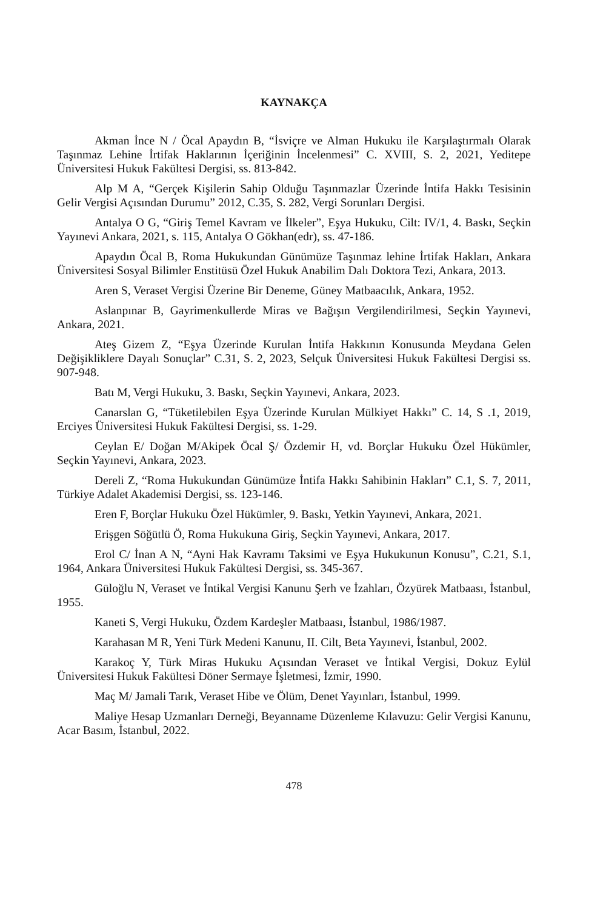KAYNAKÇA
Akman İnce N / Öcal Apaydın B, “İsviçre ve Alman Hukuku ile Karşılaştırmalı Olarak Taşınmaz Lehine İrtifak Haklarının İçeriğinin İncelenmesi” C. XVIII, S. 2, 2021, Yeditepe Üniversitesi Hukuk Fakültesi Dergisi, ss. 813-842.
Alp M A, “Gerçek Kişilerin Sahip Olduğu Taşınmazlar Üzerinde İntifa Hakkı Tesisinin Gelir Vergisi Açısından Durumu” 2012, C.35, S. 282, Vergi Sorunları Dergisi.
Antalya O G, “Giriş Temel Kavram ve İlkeler”, Eşya Hukuku, Cilt: IV/1, 4. Baskı, Seçkin Yayınevi Ankara, 2021, s. 115, Antalya O Gökhan(edr), ss. 47-186.
Apaydın Öcal B, Roma Hukukundan Günümüze Taşınmaz lehine İrtifak Hakları, Ankara Üniversitesi Sosyal Bilimler Enstitüsü Özel Hukuk Anabilim Dalı Doktora Tezi, Ankara, 2013.
Aren S, Veraset Vergisi Üzerine Bir Deneme, Güney Matbaacılık, Ankara, 1952.
Aslanpınar B, Gayrimenkullerde Miras ve Bağışın Vergilendirilmesi, Seçkin Yayınevi, Ankara, 2021.
Ateş Gizem Z, “Eşya Üzerinde Kurulan İntifa Hakkının Konusunda Meydana Gelen Değişikliklere Dayalı Sonuçlar” C.31, S. 2, 2023, Selçuk Üniversitesi Hukuk Fakültesi Dergisi ss. 907-948.
Batı M, Vergi Hukuku, 3. Baskı, Seçkin Yayınevi, Ankara, 2023.
Canarslan G, “Tüketilebilen Eşya Üzerinde Kurulan Mülkiyet Hakkı” C. 14, S .1, 2019, Erciyes Üniversitesi Hukuk Fakültesi Dergisi, ss. 1-29.
Ceylan E/ Doğan M/Akipek Öcal Ş/ Özdemir H, vd. Borçlar Hukuku Özel Hükümler, Seçkin Yayınevi, Ankara, 2023.
Dereli Z, “Roma Hukukundan Günümüze İntifa Hakkı Sahibinin Hakları” C.1, S. 7, 2011, Türkiye Adalet Akademisi Dergisi, ss. 123-146.
Eren F, Borçlar Hukuku Özel Hükümler, 9. Baskı, Yetkin Yayınevi, Ankara, 2021.
Erişgen Söğütlü Ö, Roma Hukukuna Giriş, Seçkin Yayınevi, Ankara, 2017.
Erol C/ İnan A N, “Ayni Hak Kavramı Taksimi ve Eşya Hukukunun Konusu”, C.21, S.1, 1964, Ankara Üniversitesi Hukuk Fakültesi Dergisi, ss. 345-367.
Güloğlu N, Veraset ve İntikal Vergisi Kanunu Şerh ve İzahları, Özyürek Matbaası, İstanbul, 1955.
Kaneti S, Vergi Hukuku, Özdem Kardeşler Matbaası, İstanbul, 1986/1987.
Karahasan M R, Yeni Türk Medeni Kanunu, II. Cilt, Beta Yayınevi, İstanbul, 2002.
Karakoç Y, Türk Miras Hukuku Açısından Veraset ve İntikal Vergisi, Dokuz Eylül Üniversitesi Hukuk Fakültesi Döner Sermaye İşletmesi, İzmir, 1990.
Maç M/ Jamali Tarık, Veraset Hibe ve Ölüm, Denet Yayınları, İstanbul, 1999.
Maliye Hesap Uzmanları Derneği, Beyanname Düzenleme Kılavuzu: Gelir Vergisi Kanunu, Acar Basım, İstanbul, 2022.
478